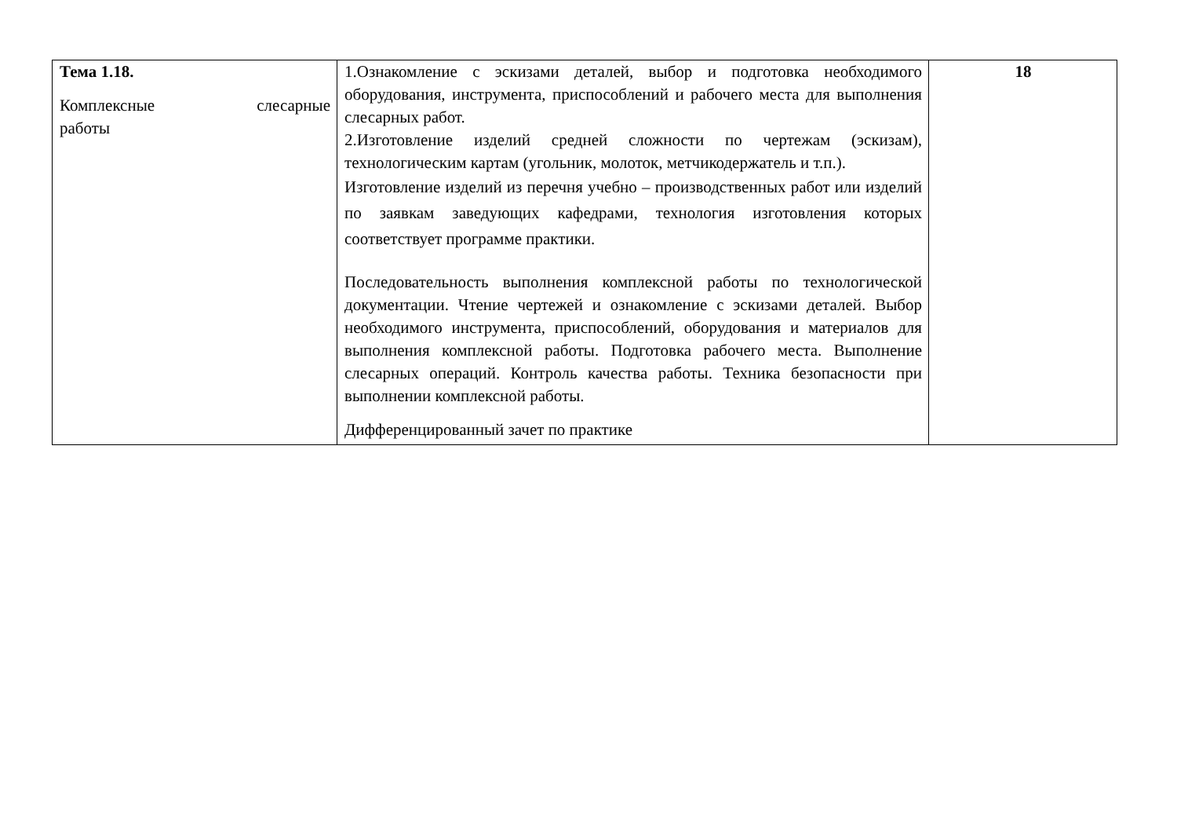| Тема 1.18. Комплексные слесарные работы | 1.Ознакомление с эскизами деталей, выбор и подготовка необходимого оборудования, инструмента, приспособлений и рабочего места для выполнения слесарных работ. 2.Изготовление изделий средней сложности по чертежам (эскизам), технологическим картам (угольник, молоток, метчикодержатель и т.п.). Изготовление изделий из перечня учебно – производственных работ или изделий по заявкам заведующих кафедрами, технология изготовления которых соответствует программе практики. Последовательность выполнения комплексной работы по технологической документации. Чтение чертежей и ознакомление с эскизами деталей. Выбор необходимого инструмента, приспособлений, оборудования и материалов для выполнения комплексной работы. Подготовка рабочего места. Выполнение слесарных операций. Контроль качества работы. Техника безопасности при выполнении комплексной работы. Дифференцированный зачет по практике | 18 |